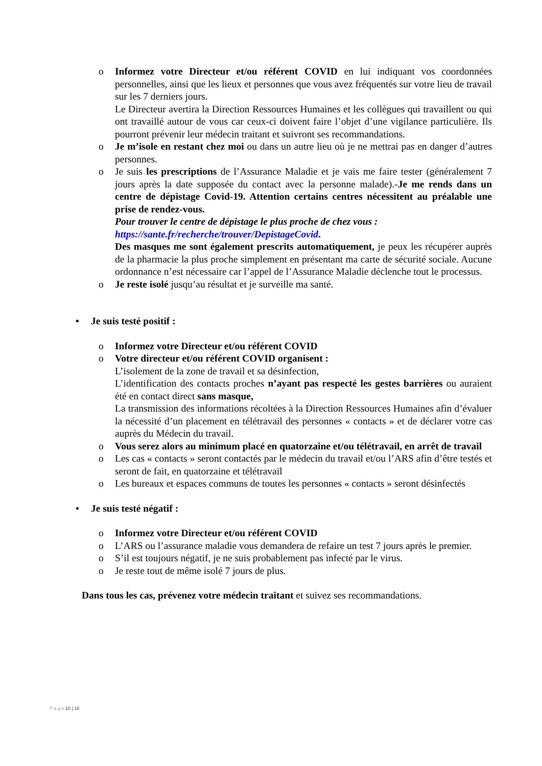o Informez votre Directeur et/ou référent COVID en lui indiquant vos coordonnées personnelles, ainsi que les lieux et personnes que vous avez fréquentés sur votre lieu de travail sur les 7 derniers jours.
Le Directeur avertira la Direction Ressources Humaines et les collègues qui travaillent ou qui ont travaillé autour de vous car ceux-ci doivent faire l’objet d’une vigilance particulière. Ils pourront prévenir leur médecin traitant et suivront ses recommandations.
o Je m’isole en restant chez moi ou dans un autre lieu où je ne mettrai pas en danger d’autres personnes.
o Je suis les prescriptions de l’Assurance Maladie et je vais me faire tester (généralement 7 jours après la date supposée du contact avec la personne malade).-Je me rends dans un centre de dépistage Covid-19. Attention certains centres nécessitent au préalable une prise de rendez-vous.
Pour trouver le centre de dépistage le plus proche de chez vous :
https://sante.fr/recherche/trouver/DepistageCovid.
Des masques me sont également prescrits automatiquement, je peux les récupérer auprès de la pharmacie la plus proche simplement en présentant ma carte de sécurité sociale. Aucune ordonnance n’est nécessaire car l’appel de l’Assurance Maladie déclenche tout le processus.
o Je reste isolé jusqu’au résultat et je surveille ma santé.
• Je suis testé positif :
o Informez votre Directeur et/ou référent COVID
o Votre directeur et/ou référent COVID organisent :
L’isolement de la zone de travail et sa désinfection,
L’identification des contacts proches n’ayant pas respecté les gestes barrières ou auraient été en contact direct sans masque,
La transmission des informations récoltées à la Direction Ressources Humaines afin d’évaluer la nécessité d’un placement en télétravail des personnes « contacts » et de déclarer votre cas auprès du Médecin du travail.
o Vous serez alors au minimum placé en quatorzaine et/ou télétravail, en arrêt de travail
o Les cas « contacts » seront contactés par le médecin du travail et/ou l’ARS afin d’être testés et seront de fait, en quatorzaine et télétravail
o Les bureaux et espaces communs de toutes les personnes « contacts » seront désinfectés
• Je suis testé négatif :
o Informez votre Directeur et/ou référent COVID
o L’ARS ou l’assurance maladie vous demandera de refaire un test 7 jours après le premier.
o S’il est toujours négatif, je ne suis probablement pas infecté par le virus.
o Je reste tout de même isolé 7 jours de plus.
Dans tous les cas, prévenez votre médecin traitant et suivez ses recommandations.
P a g e 10 | 18